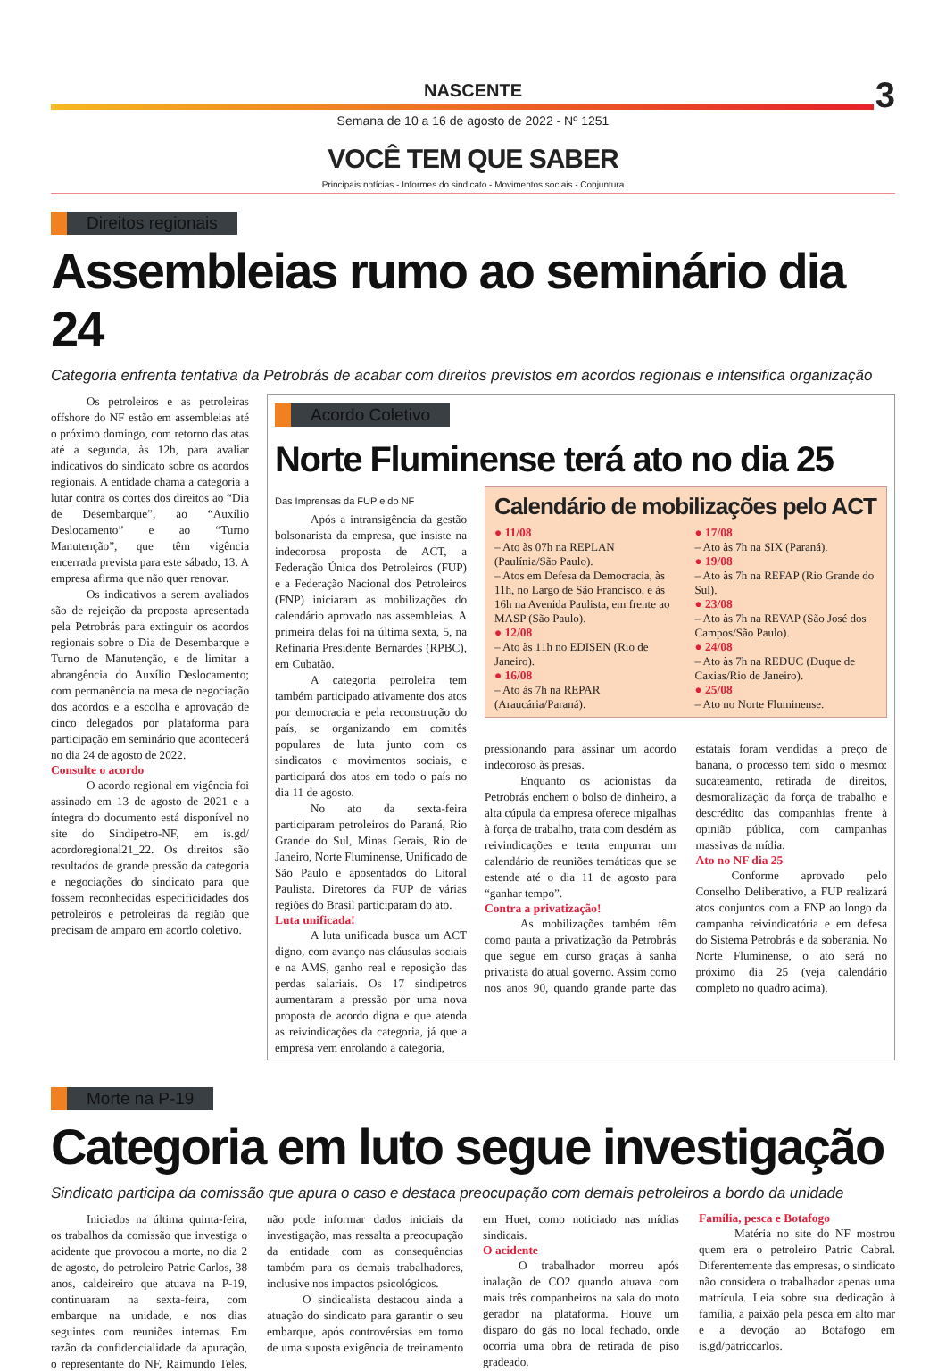NASCENTE 3
Semana de 10 a 16 de agosto de 2022 - Nº 1251
VOCÊ TEM QUE SABER
Principais notícias - Informes do sindicato - Movimentos sociais - Conjuntura
Direitos regionais
Assembleias rumo ao seminário dia 24
Categoria enfrenta tentativa da Petrobrás de acabar com direitos previstos em acordos regionais e intensifica organização
Os petroleiros e as petroleiras offshore do NF estão em assembleias até o próximo domingo, com retorno das atas até a segunda, às 12h, para avaliar indicativos do sindicato sobre os acordos regionais. A entidade chama a categoria a lutar contra os cortes dos direitos ao “Dia de Desembarque”, ao “Auxílio Deslocamento” e ao “Turno Manutenção”, que têm vigência encerrada prevista para este sábado, 13. A empresa afirma que não quer renovar.
Os indicativos a serem avaliados são de rejeição da proposta apresentada pela Petrobrás para extinguir os acordos regionais sobre o Dia de Desembarque e Turno de Manutenção, e de limitar a abrangência do Auxílio Deslocamento; com permanência na mesa de negociação dos acordos e a escolha e aprovação de cinco delegados por plataforma para participação em seminário que acontecerá no dia 24 de agosto de 2022.
Consulte o acordo
O acordo regional em vigência foi assinado em 13 de agosto de 2021 e a íntegra do documento está disponível no site do Sindipetro-NF, em is.gd/ acordoregional21_22. Os direitos são resultados de grande pressão da categoria e negociações do sindicato para que fossem reconhecidas especificidades dos petroleiros e petroleiras da região que precisam de amparo em acordo coletivo.
Acordo Coletivo
Norte Fluminense terá ato no dia 25
Das Imprensas da FUP e do NF
Após a intransigência da gestão bolsonarista da empresa, que insiste na indecorosa proposta de ACT, a Federação Única dos Petroleiros (FUP) e a Federação Nacional dos Petroleiros (FNP) iniciaram as mobilizações do calendário aprovado nas assembleias. A primeira delas foi na última sexta, 5, na Refinaria Presidente Bernardes (RPBC), em Cubatão.
A categoria petroleira tem também participado ativamente dos atos por democracia e pela reconstrução do país, se organizando em comitês populares de luta junto com os sindicatos e movimentos sociais, e participará dos atos em todo o país no dia 11 de agosto.
No ato da sexta-feira participaram petroleiros do Paraná, Rio Grande do Sul, Minas Gerais, Rio de Janeiro, Norte Fluminense, Unificado de São Paulo e aposentados do Litoral Paulista. Diretores da FUP de várias regiões do Brasil participaram do ato.
Luta unificada!
A luta unificada busca um ACT digno, com avanço nas cláusulas sociais e na AMS, ganho real e reposição das perdas salariais. Os 17 sindipetros aumentaram a pressão por uma nova proposta de acordo digna e que atenda as reivindicações da categoria, já que a empresa vem enrolando a categoria,
Calendário de mobilizações pelo ACT
● 11/08
– Ato às 07h na REPLAN (Paulínia/São Paulo).
– Atos em Defesa da Democracia, às 11h, no Largo de São Francisco, e às 16h na Avenida Paulista, em frente ao MASP (São Paulo).
● 12/08
– Ato às 11h no EDISEN (Rio de Janeiro).
● 16/08
– Ato às 7h na REPAR (Araucária/Paraná).
● 17/08
– Ato às 7h na SIX (Paraná).
● 19/08
– Ato às 7h na REFAP (Rio Grande do Sul).
● 23/08
– Ato às 7h na REVAP (São José dos Campos/São Paulo).
● 24/08
– Ato às 7h na REDUC (Duque de Caxias/Rio de Janeiro).
● 25/08
– Ato no Norte Fluminense.
pressionando para assinar um acordo indecoroso às presas.
Enquanto os acionistas da Petrobrás enchem o bolso de dinheiro, a alta cúpula da empresa oferece migalhas à força de trabalho, trata com desdém as reivindicações e tenta empurrar um calendário de reuniões temáticas que se estende até o dia 11 de agosto para “ganhar tempo”.
Contra a privatização!
As mobilizações também têm como pauta a privatização da Petrobrás que segue em curso graças à sanha privatista do atual governo. Assim como nos anos 90, quando grande parte das estatais foram vendidas a preço de banana, o processo tem sido o mesmo: sucateamento, retirada de direitos, desmoralização da força de trabalho e descrédito das companhias frente à opinião pública, com campanhas massivas da mídia.
Ato no NF dia 25
Conforme aprovado pelo Conselho Deliberativo, a FUP realizará atos conjuntos com a FNP ao longo da campanha reivindicatória e em defesa do Sistema Petrobrás e da soberania. No Norte Fluminense, o ato será no próximo dia 25 (veja calendário completo no quadro acima).
Morte na P-19
Categoria em luto segue investigação
Sindicato participa da comissão que apura o caso e destaca preocupação com demais petroleiros a bordo da unidade
Iniciados na última quinta-feira, os trabalhos da comissão que investiga o acidente que provocou a morte, no dia 2 de agosto, do petroleiro Patric Carlos, 38 anos, caldeireiro que atuava na P-19, continuaram na sexta-feira, com embarque na unidade, e nos dias seguintes com reuniões internas. Em razão da confidencialidade da apuração, o representante do NF, Raimundo Teles, não pode informar dados iniciais da investigação, mas ressalta a preocupação da entidade com as consequências também para os demais trabalhadores, inclusive nos impactos psicológicos.
O sindicalista destacou ainda a atuação do sindicato para garantir o seu embarque, após controvérsias em torno de uma suposta exigência de treinamento em Huet, como noticiado nas mídias sindicais.
O acidente
O trabalhador morreu após inalação de CO2 quando atuava com mais três companheiros na sala do moto gerador na plataforma. Houve um disparo do gás no local fechado, onde ocorria uma obra de retirada de piso gradeado.
Família, pesca e Botafogo
Matéria no site do NF mostrou quem era o petroleiro Patric Cabral. Diferentemente das empresas, o sindicato não considera o trabalhador apenas uma matrícula. Leia sobre sua dedicação à família, a paixão pela pesca em alto mar e a devoção ao Botafogo em is.gd/patriccarlos.